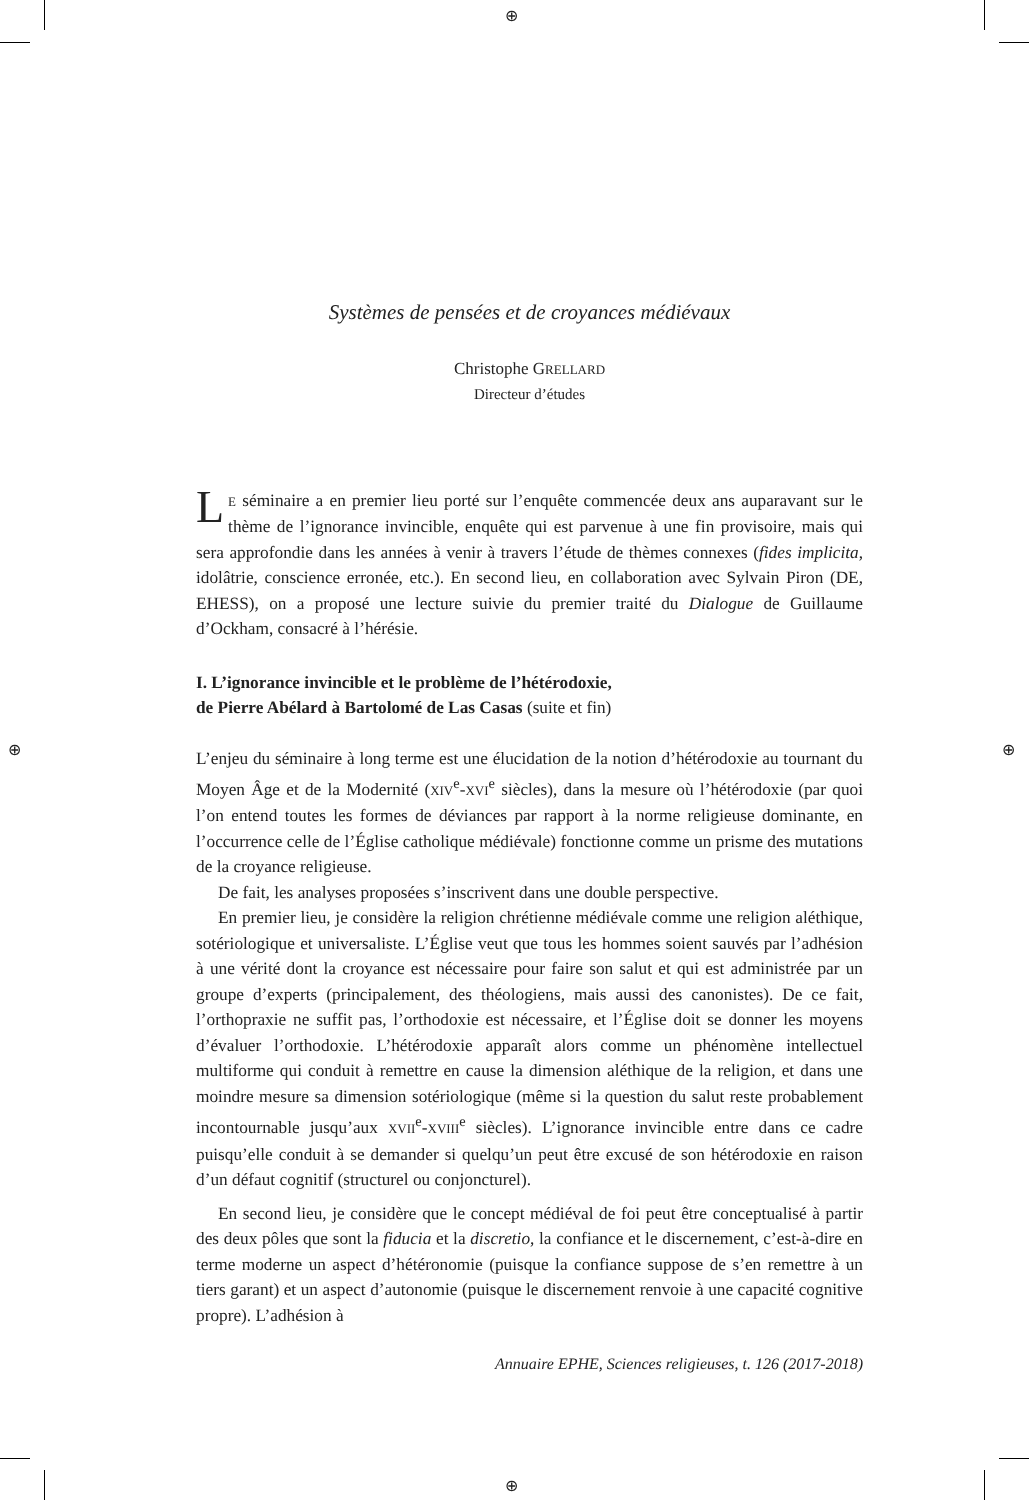⊕
⊕
⊕ ⊕
Systèmes de pensées et de croyances médiévaux
Christophe GRELLARD
Directeur d’études
LE séminaire a en premier lieu porté sur l’enquête commencée deux ans auparavant sur le thème de l’ignorance invincible, enquête qui est parvenue à une fin provisoire, mais qui sera approfondie dans les années à venir à travers l’étude de thèmes connexes (fides implicita, idolâtrie, conscience erronée, etc.). En second lieu, en collaboration avec Sylvain Piron (DE, EHESS), on a proposé une lecture suivie du premier traité du Dialogue de Guillaume d’Ockham, consacré à l’hérésie.
I. L’ignorance invincible et le problème de l’hétérodoxie,
de Pierre Abélard à Bartolomé de Las Casas (suite et fin)
L’enjeu du séminaire à long terme est une élucidation de la notion d’hétérodoxie au tournant du Moyen Âge et de la Modernité (XIV<sup>e</sup>-XVI<sup>e</sup> siècles), dans la mesure où l’hétérodoxie (par quoi l’on entend toutes les formes de déviances par rapport à la norme religieuse dominante, en l’occurrence celle de l’Église catholique médiévale) fonctionne comme un prisme des mutations de la croyance religieuse.
De fait, les analyses proposées s’inscrivent dans une double perspective.
En premier lieu, je considère la religion chrétienne médiévale comme une religion aléthique, sotériologique et universaliste. L’Église veut que tous les hommes soient sauvés par l’adhésion à une vérité dont la croyance est nécessaire pour faire son salut et qui est administrée par un groupe d’experts (principalement, des théologiens, mais aussi des canonistes). De ce fait, l’orthopraxie ne suffit pas, l’orthodoxie est nécessaire, et l’Église doit se donner les moyens d’évaluer l’orthodoxie. L’hétérodoxie apparaît alors comme un phénomène intellectuel multiforme qui conduit à remettre en cause la dimension aléthique de la religion, et dans une moindre mesure sa dimension sotériologique (même si la question du salut reste probablement incontournable jusqu’aux XVII<sup>e</sup>-XVIII<sup>e</sup> siècles). L’ignorance invincible entre dans ce cadre puisqu’elle conduit à se demander si quelqu’un peut être excusé de son hétérodoxie en raison d’un défaut cognitif (structurel ou conjoncturel).
En second lieu, je considère que le concept médiéval de foi peut être conceptualisé à partir des deux pôles que sont la fiducia et la discretio, la confiance et le discernement, c’est-à-dire en terme moderne un aspect d’hétéronomie (puisque la confiance suppose de s’en remettre à un tiers garant) et un aspect d’autonomie (puisque le discernement renvoie à une capacité cognitive propre). L’adhésion à
Annuaire EPHE, Sciences religieuses, t. 126 (2017-2018)